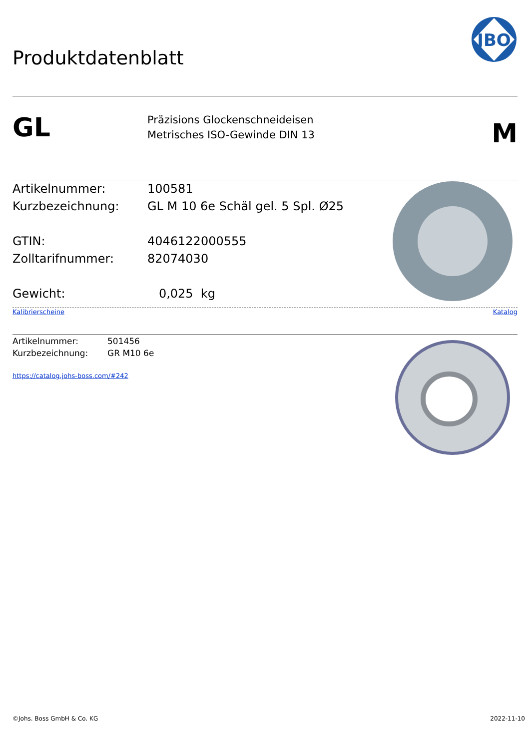Produktdatenblatt
JBO
GL
Präzisions Glockenschneideisen
Metrisches ISO-Gewinde DIN 13
M
Artikelnummer: 100581
Kurzbezeichnung: GL M 10 6e Schäl gel. 5 Spl. Ø25
GTIN: 4046122000555
Zolltarifnummer: 82074030
Gewicht: 0,025 kg
Kalibrierscheine Katalog
Artikelnummer: 501456
Kurzbezeichnung: GR M10 6e
https://catalog.johs-boss.com/#242
©Johs. Boss GmbH & Co. KG 2022-11-10